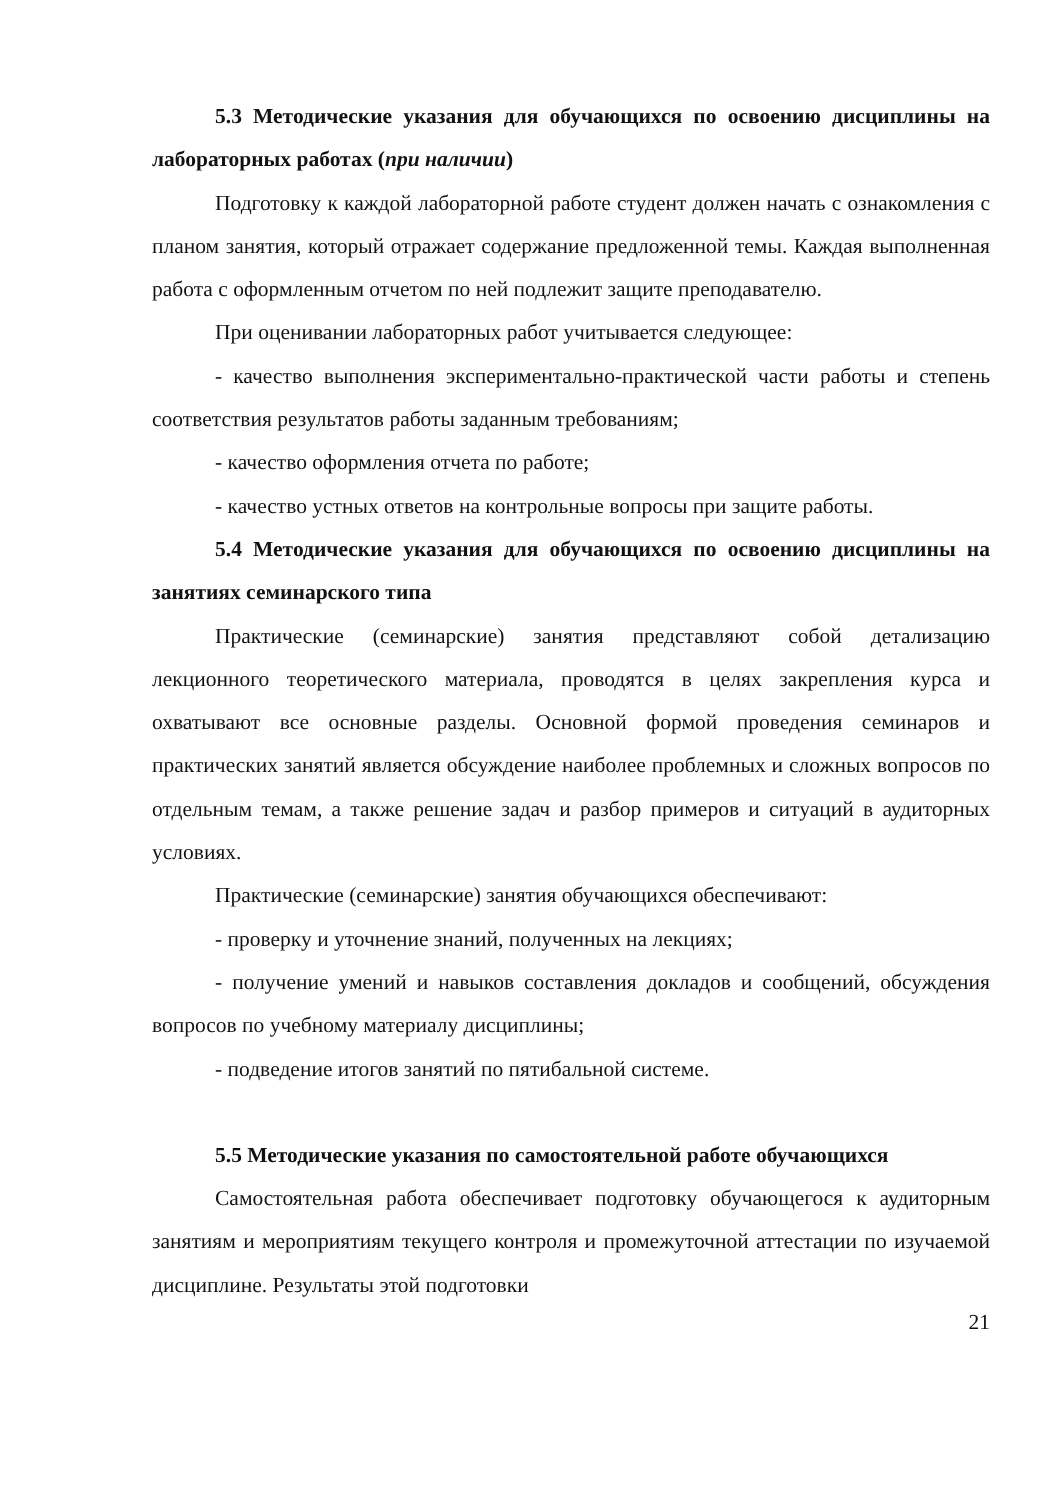5.3 Методические указания для обучающихся по освоению дисциплины на лабораторных работах (при наличии)
Подготовку к каждой лабораторной работе студент должен начать с ознакомления с планом занятия, который отражает содержание предложенной темы. Каждая выполненная работа с оформленным отчетом по ней подлежит защите преподавателю.
При оценивании лабораторных работ учитывается следующее:
- качество выполнения экспериментально-практической части работы и степень соответствия результатов работы заданным требованиям;
- качество оформления отчета по работе;
- качество устных ответов на контрольные вопросы при защите работы.
5.4 Методические указания для обучающихся по освоению дисциплины на занятиях семинарского типа
Практические (семинарские) занятия представляют собой детализацию лекционного теоретического материала, проводятся в целях закрепления курса и охватывают все основные разделы. Основной формой проведения семинаров и практических занятий является обсуждение наиболее проблемных и сложных вопросов по отдельным темам, а также решение задач и разбор примеров и ситуаций в аудиторных условиях.
Практические (семинарские) занятия обучающихся обеспечивают:
- проверку и уточнение знаний, полученных на лекциях;
- получение умений и навыков составления докладов и сообщений, обсуждения вопросов по учебному материалу дисциплины;
- подведение итогов занятий по пятибальной системе.
5.5 Методические указания по самостоятельной работе обучающихся
Самостоятельная работа обеспечивает подготовку обучающегося к аудиторным занятиям и мероприятиям текущего контроля и промежуточной аттестации по изучаемой дисциплине. Результаты этой подготовки
21